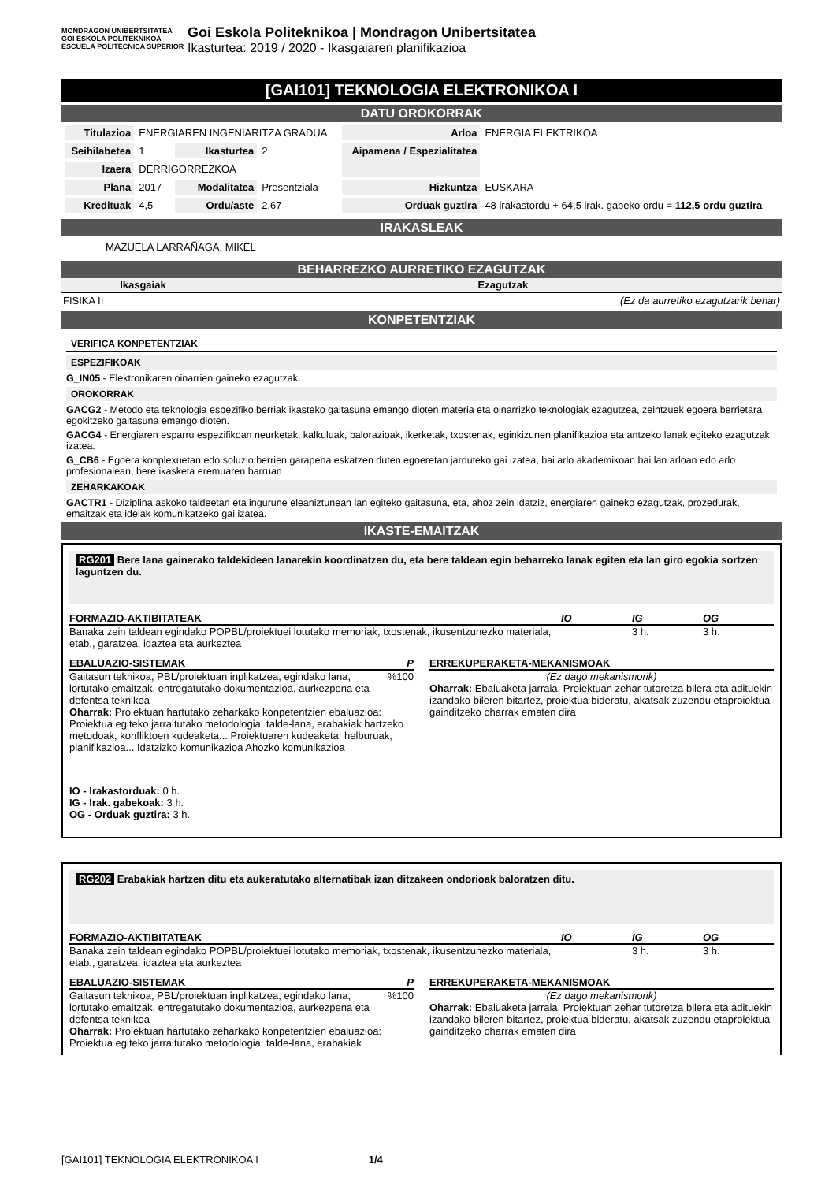MONDRAGON UNIBERTSITATEA
GOI ESKOLA POLITEKNIKOA ESCUELA POLITÉCNICA SUPERIOR
Goi Eskola Politeknikoa | Mondragon Unibertsitatea
Ikasturtea: 2019 / 2020 - Ikasgaiaren planifikazioa
[GAI101] TEKNOLOGIA ELEKTRONIKOA I
DATU OROKORRAK
| Titulazioa | ENERGIAREN INGENIARITZA GRADUA | | | Arloa | ENERGIA ELEKTRIKOA |
| Seihilabetea | 1 | Ikasturtea | 2 | Aipamena / Espezialitatea | |
| Izaera | DERRIGORREZKOA | | | | |
| Plana | 2017 | Modalitatea | Presentziala | Hizkuntza | EUSKARA |
| Kredituak | 4,5 | Ordu/aste | 2,67 | Orduak guztira | 48 irakastordu + 64,5 irak. gabeko ordu = 112,5 ordu guztira |
IRAKASLEAK
MAZUELA LARRAÑAGA, MIKEL
BEHARREZKO AURRETIKO EZAGUTZAK
| Ikasgaiak | Ezagutzak |
| --- | --- |
| FISIKA II | (Ez da aurretiko ezagutzarik behar) |
KONPETENTZIAK
VERIFICA KONPETENTZIAK
ESPEZIFIKOAK
G_IN05 - Elektronikaren oinarrien gaineko ezagutzak.
OROKORRAK
GACG2 - Metodo eta teknologia espezifiko berriak ikasteko gaitasuna emango dioten materia eta oinarrizko teknologiak ezagutzea, zeintzuek egoera berrietara egokitzeko gaitasuna emango dioten.
GACG4 - Energiaren esparru espezifikoan neurketak, kalkuluak, balorazioak, ikerketak, txostenak, eginkizunen planifikazioa eta antzeko lanak egiteko ezagutzak izatea.
G_CB6 - Egoera konplexuetan edo soluzio berrien garapena eskatzen duten egoeretan jarduteko gai izatea, bai arlo akademikoan bai lan arloan edo arlo profesionalean, bere ikasketa eremuaren barruan
ZEHARKAKOAK
GACTR1 - Diziplina askoko taldeetan eta ingurune eleaniztunean lan egiteko gaitasuna, eta, ahoz zein idatziz, energiaren gaineko ezagutzak, prozedurak, emaitzak eta ideiak komunikatzeko gai izatea.
IKASTE-EMAITZAK
RG201 Bere lana gainerako taldekideen lanarekin koordinatzen du, eta bere taldean egin beharreko lanak egiten eta lan giro egokia sortzen laguntzen du.
FORMAZIO-AKTIBITATEAK IO IG OG
Banaka zein taldean egindako POPBL/proiektuei lotutako memoriak, txostenak, ikusentzunezko materiala, etab., garatzea, idaztea eta aurkeztea 3 h. 3 h.
EBALUAZIO-SISTEMAK P
Gaitasun teknikoa, PBL/proiektuan inplikatzea, egindako lana, lortutako emaitzak, entregatutako dokumentazioa, aurkezpena eta defentsa teknikoa%100
Oharrak: Proiektuan hartutako zeharkako konpetentzien ebaluazioa: Proiektua egiteko jarraitutako metodologia: talde-lana, erabakiak hartzeko metodoak, konfliktoen kudeaketa... Proiektuaren kudeaketa: helburuak, planifikazioa... Idatzizko komunikazioa Ahozko komunikazioa
ERREKUPERAKETA-MEKANISMOAK
(Ez dago mekanismorik)
Oharrak: Ebaluaketa jarraia. Proiektuan zehar tutoretza bilera eta adituekin izandako bileren bitartez, proiektua bideratu, akatsak zuzendu etaproiektua gainditzeko oharrak ematen dira
IO - Irakastorduak: 0 h.
IG - Irak. gabekoak: 3 h.
OG - Orduak guztira: 3 h.
RG202 Erabakiak hartzen ditu eta aukeratutako alternatibak izan ditzakeen ondorioak baloratzen ditu.
FORMAZIO-AKTIBITATEAK IO IG OG
Banaka zein taldean egindako POPBL/proiektuei lotutako memoriak, txostenak, ikusentzunezko materiala, etab., garatzea, idaztea eta aurkeztea 3 h. 3 h.
EBALUAZIO-SISTEMAK P
Gaitasun teknikoa, PBL/proiektuan inplikatzea, egindako lana, lortutako emaitzak, entregatutako dokumentazioa, aurkezpena eta defentsa teknikoa%100
Oharrak: Proiektuan hartutako zeharkako konpetentzien ebaluazioa: Proiektua egiteko jarraitutako metodologia: talde-lana, erabakiak
ERREKUPERAKETA-MEKANISMOAK
(Ez dago mekanismorik)
Oharrak: Ebaluaketa jarraia. Proiektuan zehar tutoretza bilera eta adituekin izandako bileren bitartez, proiektua bideratu, akatsak zuzendu etaproiektua gainditzeko oharrak ematen dira
[GAI101] TEKNOLOGIA ELEKTRONIKOA I 1/4